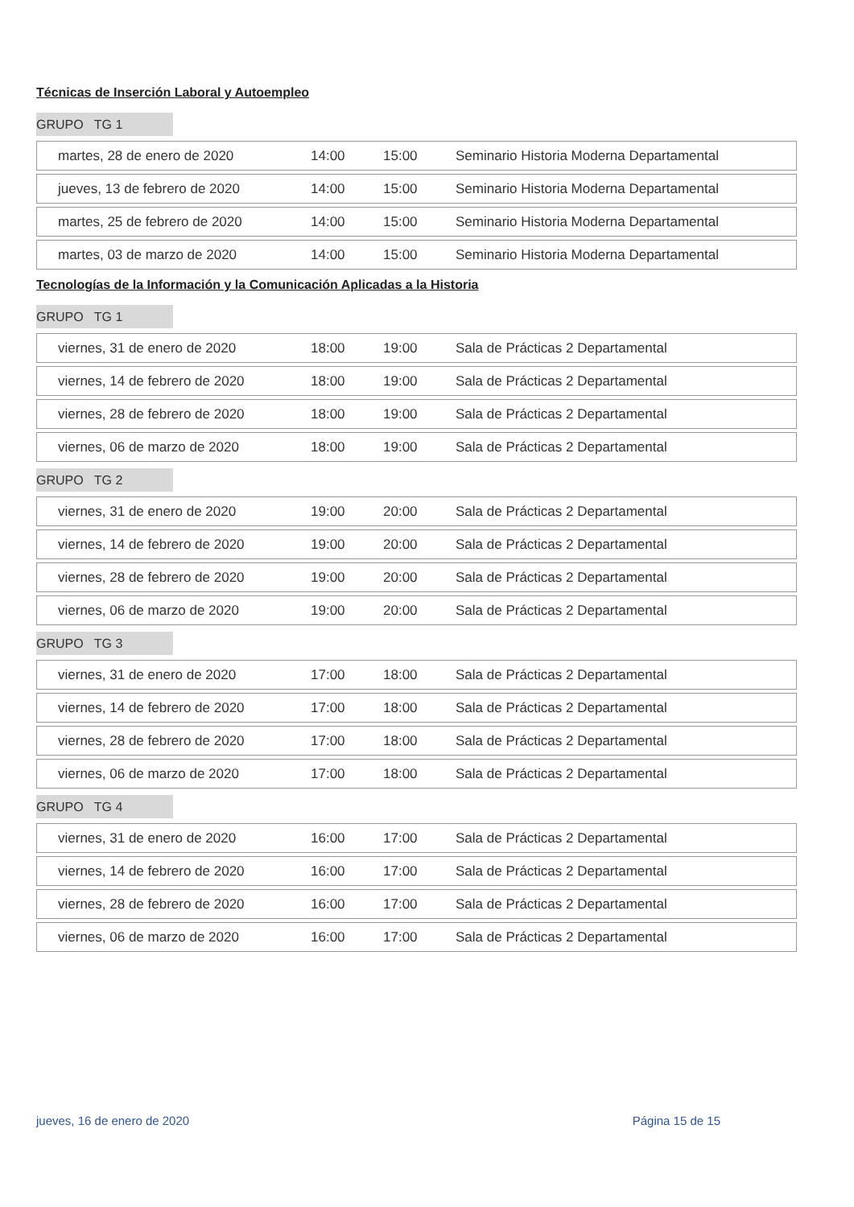Técnicas de Inserción Laboral y Autoempleo
GRUPO TG 1
| martes, 28 de enero de 2020 | 14:00 | 15:00 | Seminario Historia Moderna Departamental |
| jueves, 13 de febrero de 2020 | 14:00 | 15:00 | Seminario Historia Moderna Departamental |
| martes, 25 de febrero de 2020 | 14:00 | 15:00 | Seminario Historia Moderna Departamental |
| martes, 03 de marzo de 2020 | 14:00 | 15:00 | Seminario Historia Moderna Departamental |
Tecnologías de la Información y la Comunicación Aplicadas a la Historia
GRUPO TG 1
| viernes, 31 de enero de 2020 | 18:00 | 19:00 | Sala de Prácticas 2 Departamental |
| viernes, 14 de febrero de 2020 | 18:00 | 19:00 | Sala de Prácticas 2 Departamental |
| viernes, 28 de febrero de 2020 | 18:00 | 19:00 | Sala de Prácticas 2 Departamental |
| viernes, 06 de marzo de 2020 | 18:00 | 19:00 | Sala de Prácticas 2 Departamental |
GRUPO TG 2
| viernes, 31 de enero de 2020 | 19:00 | 20:00 | Sala de Prácticas 2 Departamental |
| viernes, 14 de febrero de 2020 | 19:00 | 20:00 | Sala de Prácticas 2 Departamental |
| viernes, 28 de febrero de 2020 | 19:00 | 20:00 | Sala de Prácticas 2 Departamental |
| viernes, 06 de marzo de 2020 | 19:00 | 20:00 | Sala de Prácticas 2 Departamental |
GRUPO TG 3
| viernes, 31 de enero de 2020 | 17:00 | 18:00 | Sala de Prácticas 2 Departamental |
| viernes, 14 de febrero de 2020 | 17:00 | 18:00 | Sala de Prácticas 2 Departamental |
| viernes, 28 de febrero de 2020 | 17:00 | 18:00 | Sala de Prácticas 2 Departamental |
| viernes, 06 de marzo de 2020 | 17:00 | 18:00 | Sala de Prácticas 2 Departamental |
GRUPO TG 4
| viernes, 31 de enero de 2020 | 16:00 | 17:00 | Sala de Prácticas 2 Departamental |
| viernes, 14 de febrero de 2020 | 16:00 | 17:00 | Sala de Prácticas 2 Departamental |
| viernes, 28 de febrero de 2020 | 16:00 | 17:00 | Sala de Prácticas 2 Departamental |
| viernes, 06 de marzo de 2020 | 16:00 | 17:00 | Sala de Prácticas 2 Departamental |
jueves, 16 de enero de 2020 Página 15 de 15